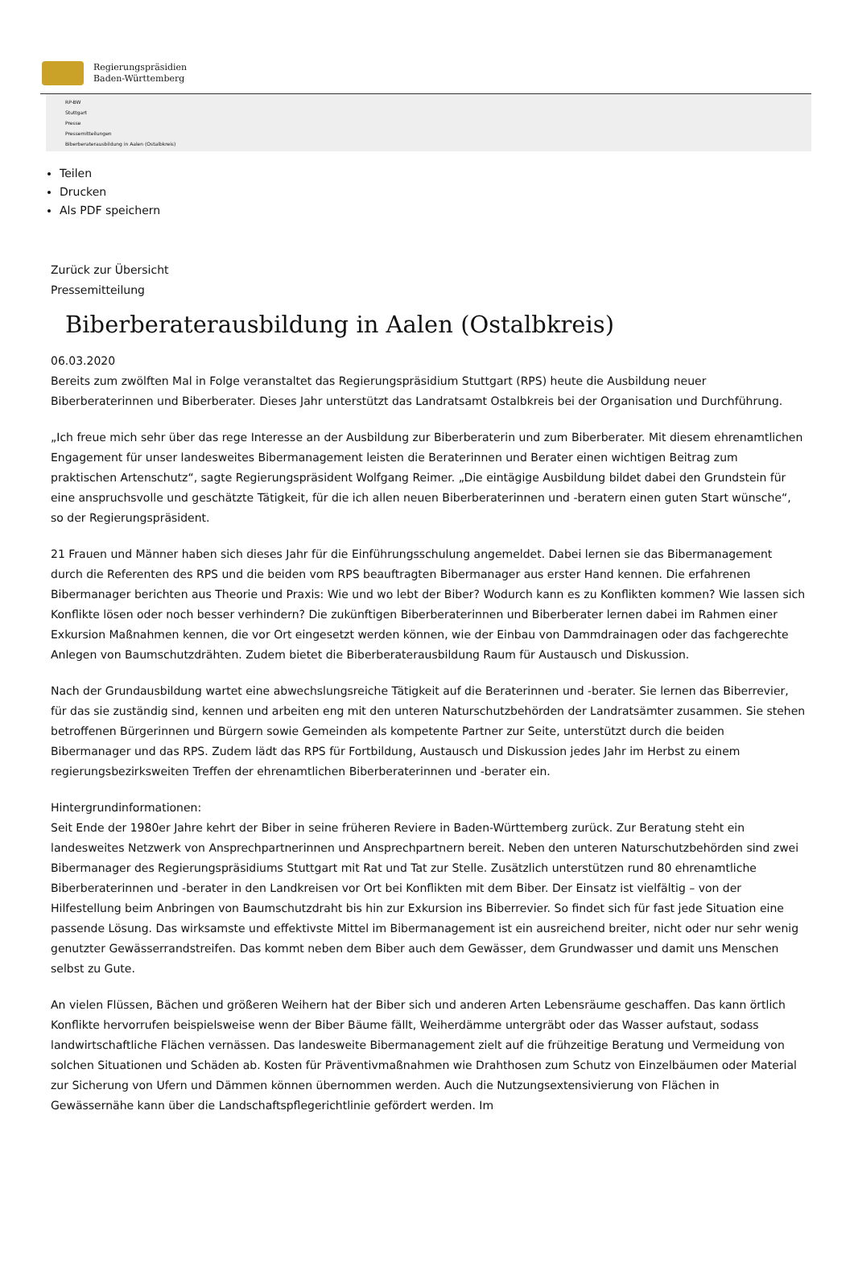Regierungspräsidien
Baden-Württemberg
RP-BW
Stuttgart
Presse
Pressemitteilungen
Biberberaterausbildung in Aalen (Ostalbkreis)
Teilen
Drucken
Als PDF speichern
Zurück zur Übersicht
Pressemitteilung
Biberberaterausbildung in Aalen (Ostalbkreis)
06.03.2020
Bereits zum zwölften Mal in Folge veranstaltet das Regierungspräsidium Stuttgart (RPS) heute die Ausbildung neuer Biberberaterinnen und Biberberater. Dieses Jahr unterstützt das Landratsamt Ostalbkreis bei der Organisation und Durchführung.
„Ich freue mich sehr über das rege Interesse an der Ausbildung zur Biberberaterin und zum Biberberater. Mit diesem ehrenamtlichen Engagement für unser landesweites Bibermanagement leisten die Beraterinnen und Berater einen wichtigen Beitrag zum praktischen Artenschutz“, sagte Regierungspräsident Wolfgang Reimer. „Die eintägige Ausbildung bildet dabei den Grundstein für eine anspruchsvolle und geschätzte Tätigkeit, für die ich allen neuen Biberberaterinnen und -beratern einen guten Start wünsche“, so der Regierungspräsident.
21 Frauen und Männer haben sich dieses Jahr für die Einführungsschulung angemeldet. Dabei lernen sie das Bibermanagement durch die Referenten des RPS und die beiden vom RPS beauftragten Bibermanager aus erster Hand kennen. Die erfahrenen Bibermanager berichten aus Theorie und Praxis: Wie und wo lebt der Biber? Wodurch kann es zu Konflikten kommen? Wie lassen sich Konflikte lösen oder noch besser verhindern? Die zukünftigen Biberberaterinnen und Biberberater lernen dabei im Rahmen einer Exkursion Maßnahmen kennen, die vor Ort eingesetzt werden können, wie der Einbau von Dammdrainagen oder das fachgerechte Anlegen von Baumschutzdrähten. Zudem bietet die Biberberaterausbildung Raum für Austausch und Diskussion.
Nach der Grundausbildung wartet eine abwechslungsreiche Tätigkeit auf die Beraterinnen und -berater. Sie lernen das Biberrevier, für das sie zuständig sind, kennen und arbeiten eng mit den unteren Naturschutzbehörden der Landratsämter zusammen. Sie stehen betroffenen Bürgerinnen und Bürgern sowie Gemeinden als kompetente Partner zur Seite, unterstützt durch die beiden Bibermanager und das RPS. Zudem lädt das RPS für Fortbildung, Austausch und Diskussion jedes Jahr im Herbst zu einem regierungsbezirksweiten Treffen der ehrenamtlichen Biberberaterinnen und -berater ein.
Hintergrundinformationen:
Seit Ende der 1980er Jahre kehrt der Biber in seine früheren Reviere in Baden-Württemberg zurück. Zur Beratung steht ein landesweites Netzwerk von Ansprechpartnerinnen und Ansprechpartnern bereit. Neben den unteren Naturschutzbehörden sind zwei Bibermanager des Regierungspräsidiums Stuttgart mit Rat und Tat zur Stelle. Zusätzlich unterstützen rund 80 ehrenamtliche Biberberaterinnen und -berater in den Landkreisen vor Ort bei Konflikten mit dem Biber. Der Einsatz ist vielfältig – von der Hilfestellung beim Anbringen von Baumschutzdraht bis hin zur Exkursion ins Biberrevier. So findet sich für fast jede Situation eine passende Lösung. Das wirksamste und effektivste Mittel im Bibermanagement ist ein ausreichend breiter, nicht oder nur sehr wenig genutzter Gewässerrandstreifen. Das kommt neben dem Biber auch dem Gewässer, dem Grundwasser und damit uns Menschen selbst zu Gute.
An vielen Flüssen, Bächen und größeren Weihern hat der Biber sich und anderen Arten Lebensräume geschaffen. Das kann örtlich Konflikte hervorrufen beispielsweise wenn der Biber Bäume fällt, Weiherdämme untergräbt oder das Wasser aufstaut, sodass landwirtschaftliche Flächen vernässen. Das landesweite Bibermanagement zielt auf die frühzeitige Beratung und Vermeidung von solchen Situationen und Schäden ab. Kosten für Präventivmaßnahmen wie Drahthosen zum Schutz von Einzelbäumen oder Material zur Sicherung von Ufern und Dämmen können übernommen werden. Auch die Nutzungsextensivierung von Flächen in Gewässernähe kann über die Landschaftspflegerichtlinie gefördert werden. Im